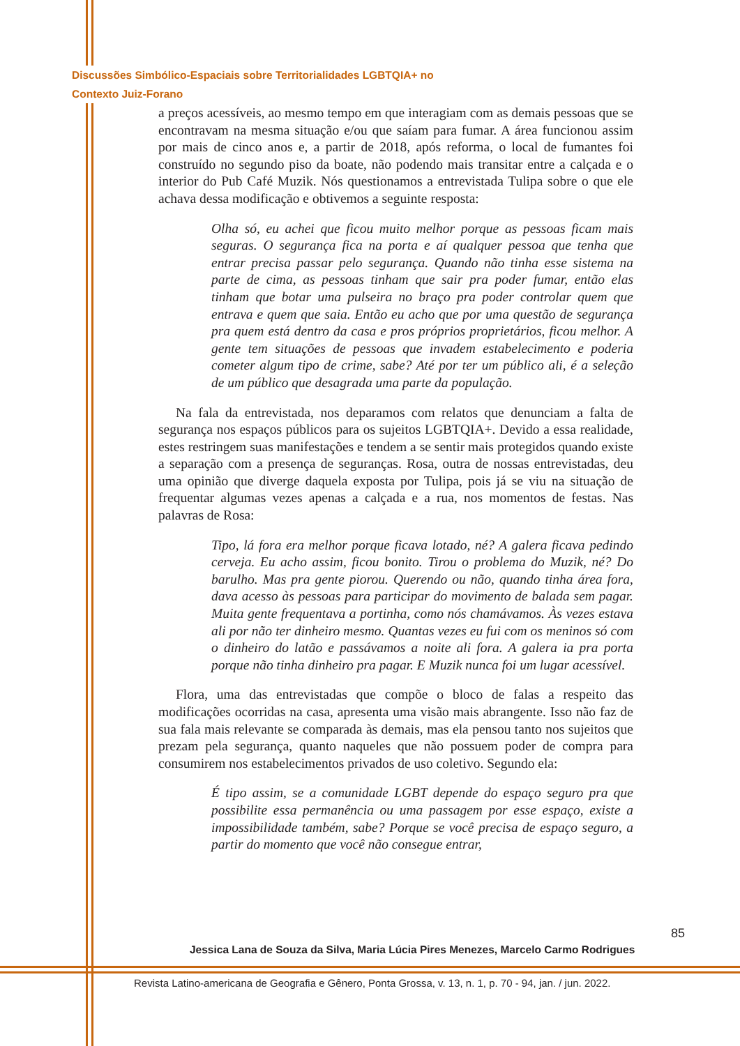Discussões Simbólico-Espaciais sobre Territorialidades LGBTQIA+ no
Contexto Juiz-Forano
a preços acessíveis, ao mesmo tempo em que interagiam com as demais pessoas que se encontravam na mesma situação e/ou que saíam para fumar. A área funcionou assim por mais de cinco anos e, a partir de 2018, após reforma, o local de fumantes foi construído no segundo piso da boate, não podendo mais transitar entre a calçada e o interior do Pub Café Muzik. Nós questionamos a entrevistada Tulipa sobre o que ele achava dessa modificação e obtivemos a seguinte resposta:
Olha só, eu achei que ficou muito melhor porque as pessoas ficam mais seguras. O segurança fica na porta e aí qualquer pessoa que tenha que entrar precisa passar pelo segurança. Quando não tinha esse sistema na parte de cima, as pessoas tinham que sair pra poder fumar, então elas tinham que botar uma pulseira no braço pra poder controlar quem que entrava e quem que saia. Então eu acho que por uma questão de segurança pra quem está dentro da casa e pros próprios proprietários, ficou melhor. A gente tem situações de pessoas que invadem estabelecimento e poderia cometer algum tipo de crime, sabe? Até por ter um público ali, é a seleção de um público que desagrada uma parte da população.
Na fala da entrevistada, nos deparamos com relatos que denunciam a falta de segurança nos espaços públicos para os sujeitos LGBTQIA+. Devido a essa realidade, estes restringem suas manifestações e tendem a se sentir mais protegidos quando existe a separação com a presença de seguranças. Rosa, outra de nossas entrevistadas, deu uma opinião que diverge daquela exposta por Tulipa, pois já se viu na situação de frequentar algumas vezes apenas a calçada e a rua, nos momentos de festas. Nas palavras de Rosa:
Tipo, lá fora era melhor porque ficava lotado, né? A galera ficava pedindo cerveja. Eu acho assim, ficou bonito. Tirou o problema do Muzik, né? Do barulho. Mas pra gente piorou. Querendo ou não, quando tinha área fora, dava acesso às pessoas para participar do movimento de balada sem pagar. Muita gente frequentava a portinha, como nós chamávamos. Às vezes estava ali por não ter dinheiro mesmo. Quantas vezes eu fui com os meninos só com o dinheiro do latão e passávamos a noite ali fora. A galera ia pra porta porque não tinha dinheiro pra pagar. E Muzik nunca foi um lugar acessível.
Flora, uma das entrevistadas que compõe o bloco de falas a respeito das modificações ocorridas na casa, apresenta uma visão mais abrangente. Isso não faz de sua fala mais relevante se comparada às demais, mas ela pensou tanto nos sujeitos que prezam pela segurança, quanto naqueles que não possuem poder de compra para consumirem nos estabelecimentos privados de uso coletivo. Segundo ela:
É tipo assim, se a comunidade LGBT depende do espaço seguro pra que possibilite essa permanência ou uma passagem por esse espaço, existe a impossibilidade também, sabe? Porque se você precisa de espaço seguro, a partir do momento que você não consegue entrar,
85
Jessica Lana de Souza da Silva, Maria Lúcia Pires Menezes, Marcelo Carmo Rodrigues
Revista Latino-americana de Geografia e Gênero, Ponta Grossa, v. 13, n. 1, p. 70 - 94, jan. / jun. 2022.